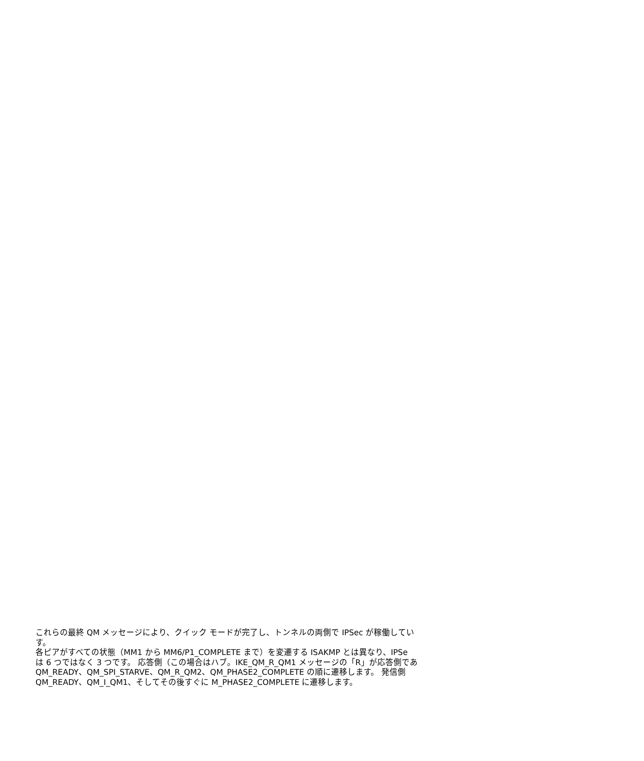これらの最終 QM メッセージにより、クイック モードが完了し、トンネルの両側で IPSec が稼働してい
す。
各ピアがすべての状態（MM1 から MM6/P1_COMPLETE まで）を変遷する ISAKMP とは異なり、IPSe
は 6 つではなく 3 つです。 応答側（この場合はハブ。IKE_QM_R_QM1 メッセージの「R」が応答側であ
QM_READY、QM_SPI_STARVE、QM_R_QM2、QM_PHASE2_COMPLETE の順に遷移します。 発信側
QM_READY、QM_I_QM1、そしてその後すぐに M_PHASE2_COMPLETE に遷移します。